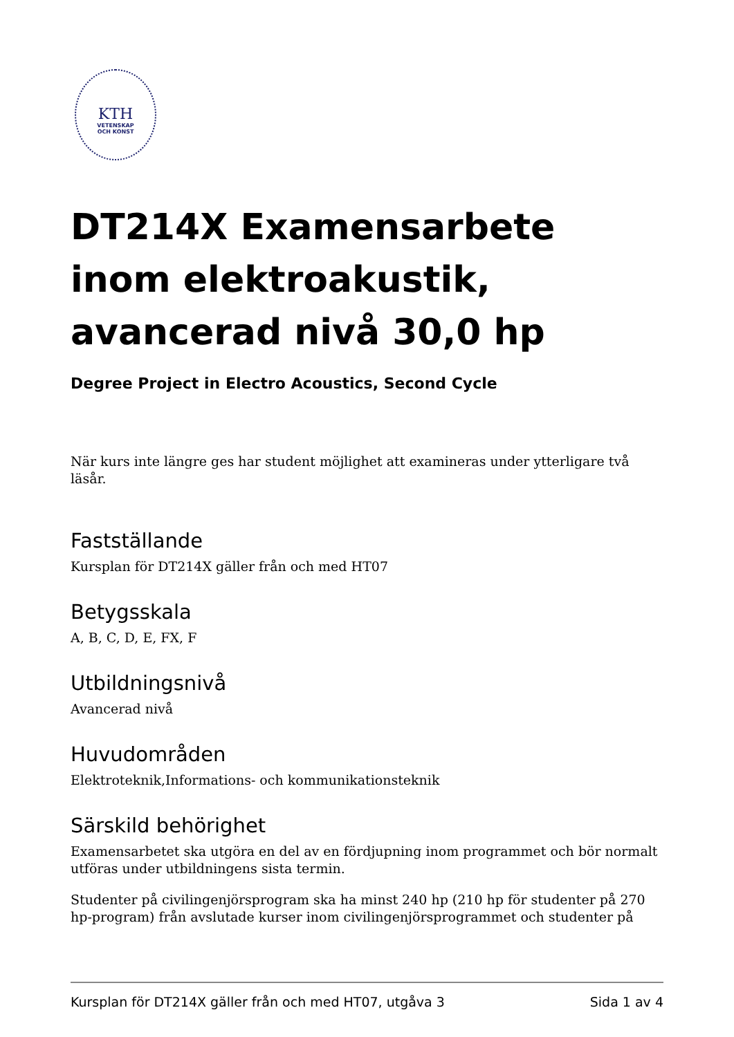KTH
VETENSKAP
OCH KONST
DT214X Examensarbete inom elektroakustik, avancerad nivå 30,0 hp
Degree Project in Electro Acoustics, Second Cycle
När kurs inte längre ges har student möjlighet att examineras under ytterligare två läsår.
Fastställande
Kursplan för DT214X gäller från och med HT07
Betygsskala
A, B, C, D, E, FX, F
Utbildningsnivå
Avancerad nivå
Huvudområden
Elektroteknik,Informations- och kommunikationsteknik
Särskild behörighet
Examensarbetet ska utgöra en del av en fördjupning inom programmet och bör normalt utföras under utbildningens sista termin.
Studenter på civilingenjörsprogram ska ha minst 240 hp (210 hp för studenter på 270 hp-program) från avslutade kurser inom civilingenjörsprogrammet och studenter på
Kursplan för DT214X gäller från och med HT07, utgåva 3 Sida 1 av 4